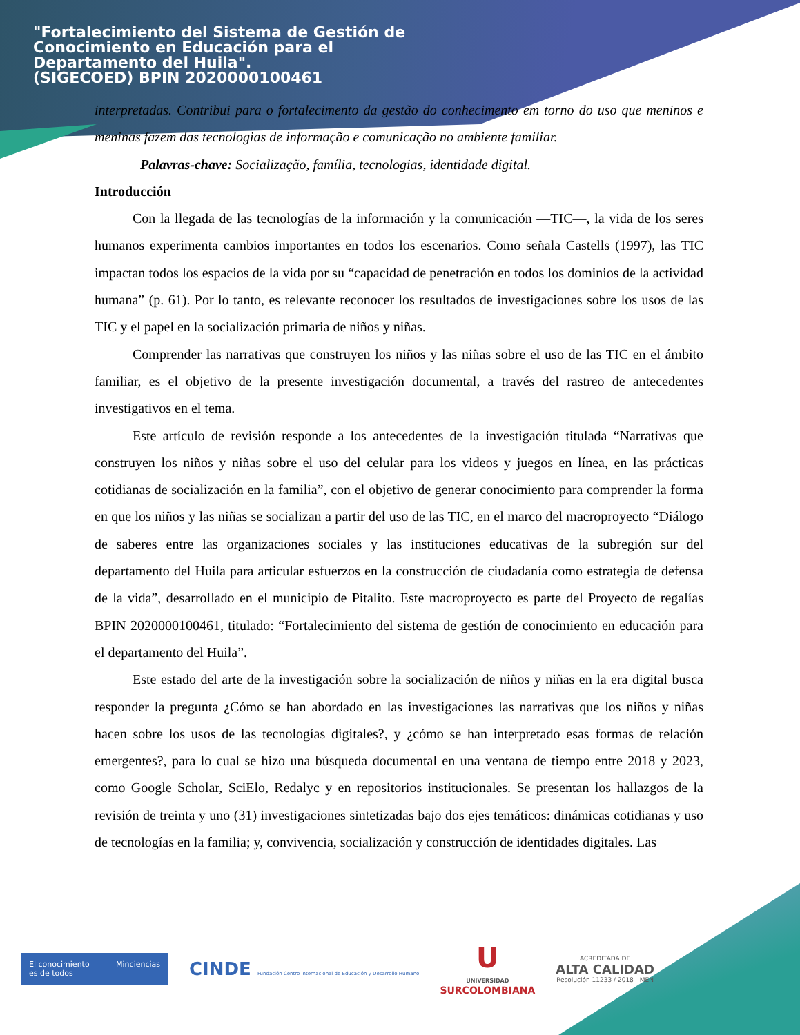"Fortalecimiento del Sistema de Gestión de
Conocimiento en Educación para el
Departamento del Huila".
(SIGECOED) BPIN 2020000100461
interpretadas. Contribui para o fortalecimento da gestão do conhecimento em torno do uso que meninos e meninas fazem das tecnologias de informação e comunicação no ambiente familiar.
Palavras-chave: Socialização, família, tecnologias, identidade digital.
Introducción
Con la llegada de las tecnologías de la información y la comunicación —TIC—, la vida de los seres humanos experimenta cambios importantes en todos los escenarios. Como señala Castells (1997), las TIC impactan todos los espacios de la vida por su “capacidad de penetración en todos los dominios de la actividad humana” (p. 61). Por lo tanto, es relevante reconocer los resultados de investigaciones sobre los usos de las TIC y el papel en la socialización primaria de niños y niñas.
Comprender las narrativas que construyen los niños y las niñas sobre el uso de las TIC en el ámbito familiar, es el objetivo de la presente investigación documental, a través del rastreo de antecedentes investigativos en el tema.
Este artículo de revisión responde a los antecedentes de la investigación titulada “Narrativas que construyen los niños y niñas sobre el uso del celular para los videos y juegos en línea, en las prácticas cotidianas de socialización en la familia”, con el objetivo de generar conocimiento para comprender la forma en que los niños y las niñas se socializan a partir del uso de las TIC, en el marco del macroproyecto “Diálogo de saberes entre las organizaciones sociales y las instituciones educativas de la subregión sur del departamento del Huila para articular esfuerzos en la construcción de ciudadanía como estrategia de defensa de la vida”, desarrollado en el municipio de Pitalito. Este macroproyecto es parte del Proyecto de regalías BPIN 2020000100461, titulado: “Fortalecimiento del sistema de gestión de conocimiento en educación para el departamento del Huila”.
Este estado del arte de la investigación sobre la socialización de niños y niñas en la era digital busca responder la pregunta ¿Cómo se han abordado en las investigaciones las narrativas que los niños y niñas hacen sobre los usos de las tecnologías digitales?, y ¿cómo se han interpretado esas formas de relación emergentes?, para lo cual se hizo una búsqueda documental en una ventana de tiempo entre 2018 y 2023, como Google Scholar, SciElo, Redalyc y en repositorios institucionales. Se presentan los hallazgos de la revisión de treinta y uno (31) investigaciones sintetizadas bajo dos ejes temáticos: dinámicas cotidianas y uso de tecnologías en la familia; y, convivencia, socialización y construcción de identidades digitales. Las
El conocimiento
es de todos Minciencias
CINDE Fundación Centro Internacional de Educación y Desarrollo Humano
U
UNIVERSIDAD
SURCOLOMBIANA
ACREDITADA DE
ALTA CALIDAD
Resolución 11233 / 2018 - MEN